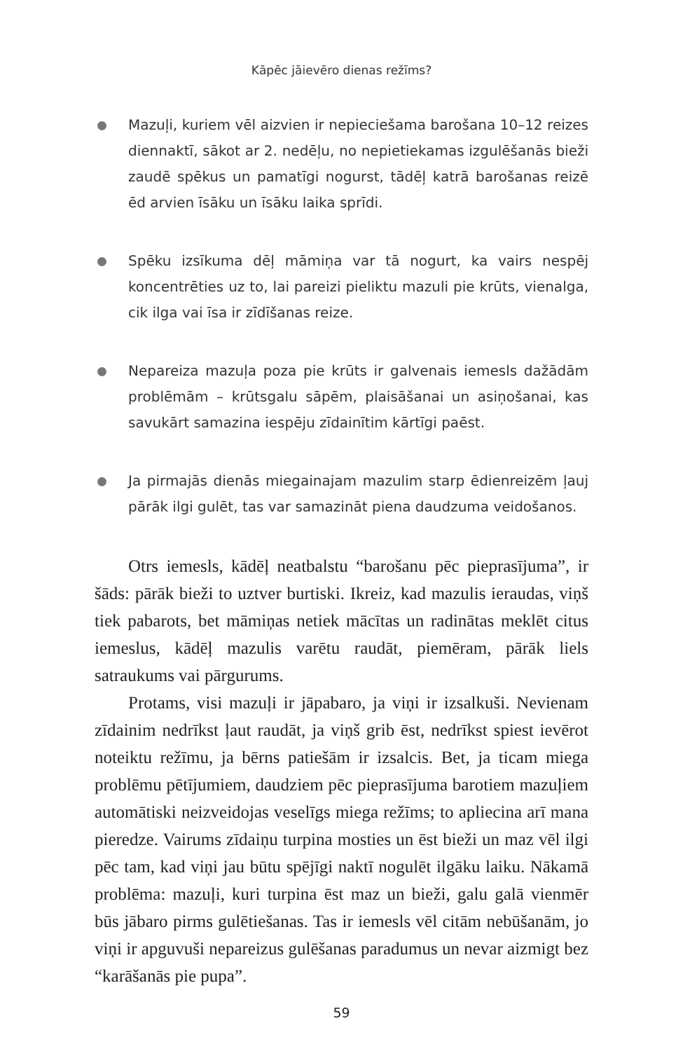Kāpēc jāievēro dienas režīms?
Mazuļi, kuriem vēl aizvien ir nepieciešama barošana 10–12 reizes diennaktī, sākot ar 2. nedēļu, no nepietiekamas izgulēšanās bieži zaudē spēkus un pamatīgi nogurst, tādēļ katrā barošanas reizē ēd arvien īsāku un īsāku laika sprīdi.
Spēku izsīkuma dēļ māmiņa var tā nogurt, ka vairs nespēj koncentrēties uz to, lai pareizi pieliktu mazuli pie krūts, vien­alga, cik ilga vai īsa ir zīdīšanas reize.
Nepareiza mazuļa poza pie krūts ir galvenais iemesls dažā­dām problēmām – krūtsgalu sāpēm, plaisāšanai un asiņoša­nai, kas savukārt samazina iespēju zīdainītim kārtīgi paēst.
Ja pirmajās dienās miegainajam mazulim starp ēdienreizēm ļauj pārāk ilgi gulēt, tas var samazināt piena daudzuma vei­došanos.
Otrs iemesls, kādēļ neatbalstu “barošanu pēc pieprasī­juma”, ir šāds: pārāk bieži to uztver burtiski. Ikreiz, kad mazulis ieraudas, viņš tiek pabarots, bet māmiņas netiek mācītas un radinātas meklēt citus iemeslus, kādēļ mazulis varētu raudāt, piemēram, pārāk liels satraukums vai pārgurums.
Protams, visi mazuļi ir jāpabaro, ja viņi ir izsalkuši. Nevie­nam zīdainim nedrīkst ļaut raudāt, ja viņš grib ēst, nedrīkst spiest ievērot noteiktu režīmu, ja bērns patiešām ir izsalcis. Bet, ja ticam miega problēmu pētījumiem, daudziem pēc piepra­sījuma barotiem mazuļiem automātiski neizveidojas veselīgs miega režīms; to apliecina arī mana pieredze. Vairums zīdaiņu turpina mosties un ēst bieži un maz vēl ilgi pēc tam, kad viņi jau būtu spējīgi naktī nogulēt ilgāku laiku. Nākamā problēma: mazuļi, kuri turpina ēst maz un bieži, galu galā vienmēr būs jābaro pirms gulētiešanas. Tas ir iemesls vēl citām nebūšanām, jo viņi ir apguvuši nepareizus gulēšanas paradumus un nevar aizmigt bez “karāšanās pie pupa”.
59